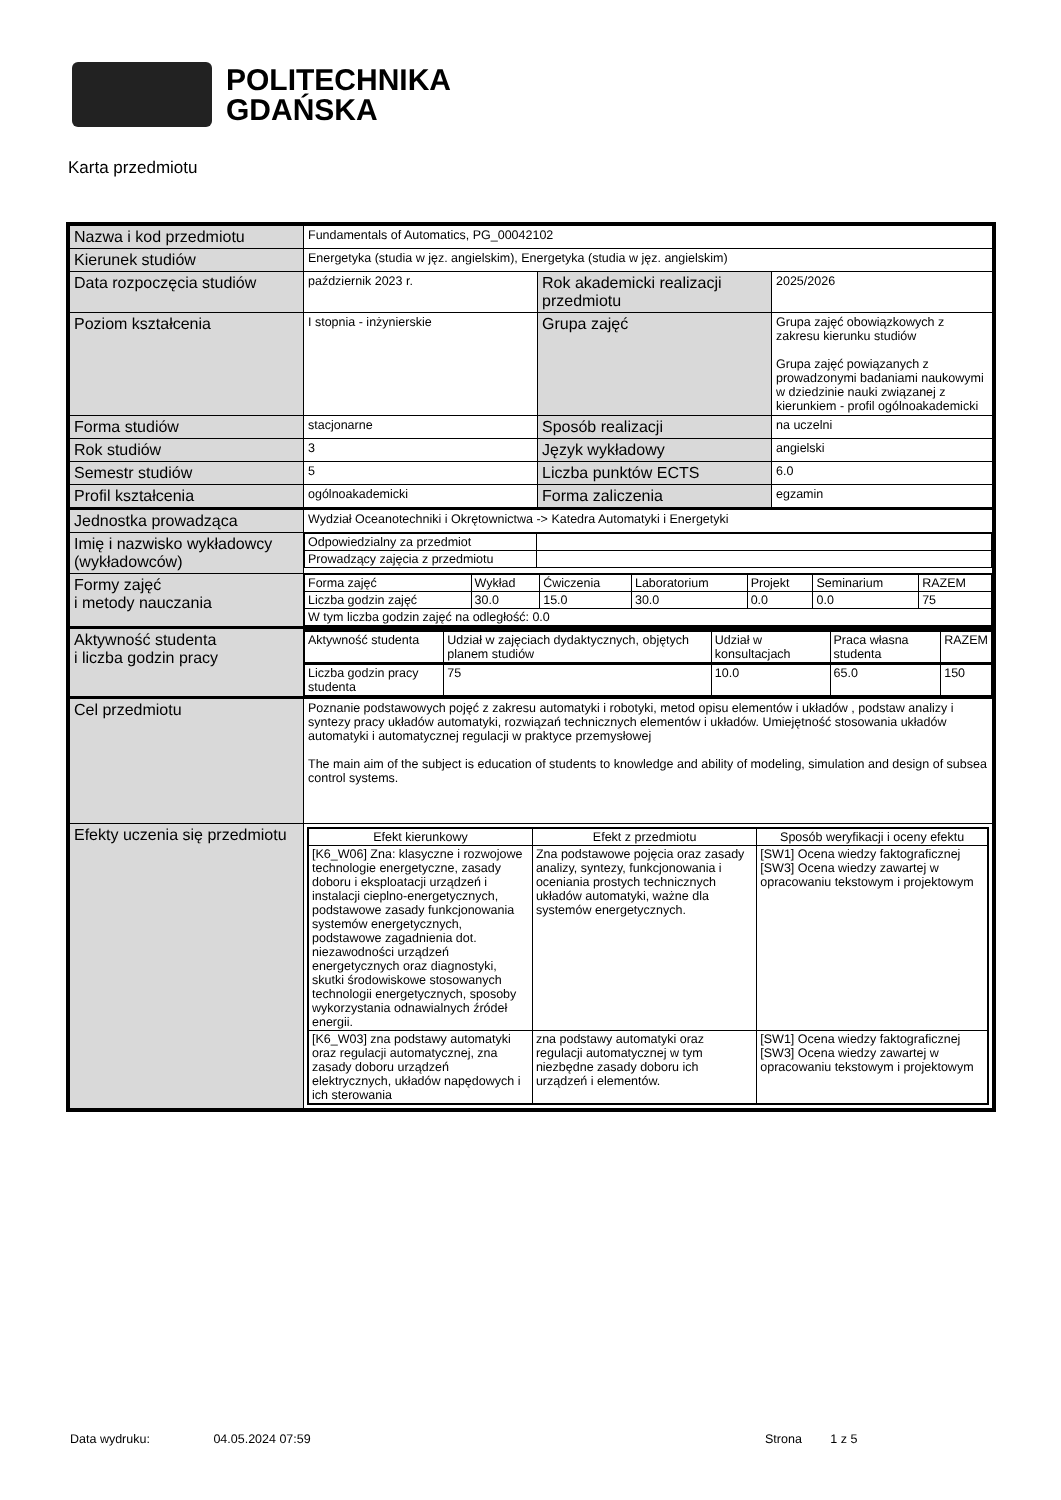POLITECHNIKA
GDAŃSKA
Karta przedmiotu
| Nazwa i kod przedmiotu | Fundamentals of Automatics, PG_00042102 | | |
| Kierunek studiów | Energetyka (studia w jęz. angielskim), Energetyka (studia w jęz. angielskim) | | |
| Data rozpoczęcia studiów | październik 2023 r. | Rok akademicki realizacji przedmiotu | 2025/2026 |
| Poziom kształcenia | I stopnia - inżynierskie | Grupa zajęć | Grupa zajęć obowiązkowych z zakresu kierunku studiów Grupa zajęć powiązanych z prowadzonymi badaniami naukowymi w dziedzinie nauki związanej z kierunkiem - profil ogólnoakademicki |
| Forma studiów | stacjonarne | Sposób realizacji | na uczelni |
| Rok studiów | 3 | Język wykładowy | angielski |
| Semestr studiów | 5 | Liczba punktów ECTS | 6.0 |
| Profil kształcenia | ogólnoakademicki | Forma zaliczenia | egzamin |
| Jednostka prowadząca | Wydział Oceanotechniki i Okrętownictwa -> Katedra Automatyki i Energetyki | | |
| Imię i nazwisko wykładowcy (wykładowców) | / Odpowiedzialny za przedmiot / / / Prowadzący zajęcia z przedmiotu / / | | |
| Formy zajęć i metody nauczania | / Forma zajęć / Wykład / Ćwiczenia / Laboratorium / Projekt / Seminarium / RAZEM / / Liczba godzin zajęć / 30.0 / 15.0 / 30.0 / 0.0 / 0.0 / 75 / / W tym liczba godzin zajęć na odległość: 0.0 / / / / / / / | | |
| Aktywność studenta i liczba godzin pracy | / Aktywność studenta / Udział w zajęciach dydaktycznych, objętych planem studiów / Udział w konsultacjach / Praca własna studenta / RAZEM / / Liczba godzin pracy studenta / 75 / 10.0 / 65.0 / 150 / | | |
| Cel przedmiotu | Poznanie podstawowych pojęć z zakresu automatyki i robotyki, metod opisu elementów i układów , podstaw analizy i syntezy pracy układów automatyki, rozwiązań technicznych elementów i układów. Umiejętność stosowania układów automatyki i automatycznej regulacji w praktyce przemysłowej The main aim of the subject is education of students to knowledge and ability of modeling, simulation and design of subsea control systems. | | |
| Efekty uczenia się przedmiotu | / Efekt kierunkowy / Efekt z przedmiotu / Sposób weryfikacji i oceny efektu / / [K6_W06] Zna: klasyczne i rozwojowe technologie energetyczne, zasady doboru i eksploatacji urządzeń i instalacji cieplno-energetycznych, podstawowe zasady funkcjonowania systemów energetycznych, podstawowe zagadnienia dot. niezawodności urządzeń energetycznych oraz diagnostyki, skutki środowiskowe stosowanych technologii energetycznych, sposoby wykorzystania odnawialnych źródeł energii. / Zna podstawowe pojęcia oraz zasady analizy, syntezy, funkcjonowania i oceniania prostych technicznych układów automatyki, ważne dla systemów energetycznych. / [SW1] Ocena wiedzy faktograficznej [SW3] Ocena wiedzy zawartej w opracowaniu tekstowym i projektowym / / [K6_W03] zna podstawy automatyki oraz regulacji automatycznej, zna zasady doboru urządzeń elektrycznych, układów napędowych i ich sterowania / zna podstawy automatyki oraz regulacji automatycznej w tym niezbędne zasady doboru ich urządzeń i elementów. / [SW1] Ocena wiedzy faktograficznej [SW3] Ocena wiedzy zawartej w opracowaniu tekstowym i projektowym / | | |
Data wydruku: 04.05.2024 07:59 Strona 1 z 5